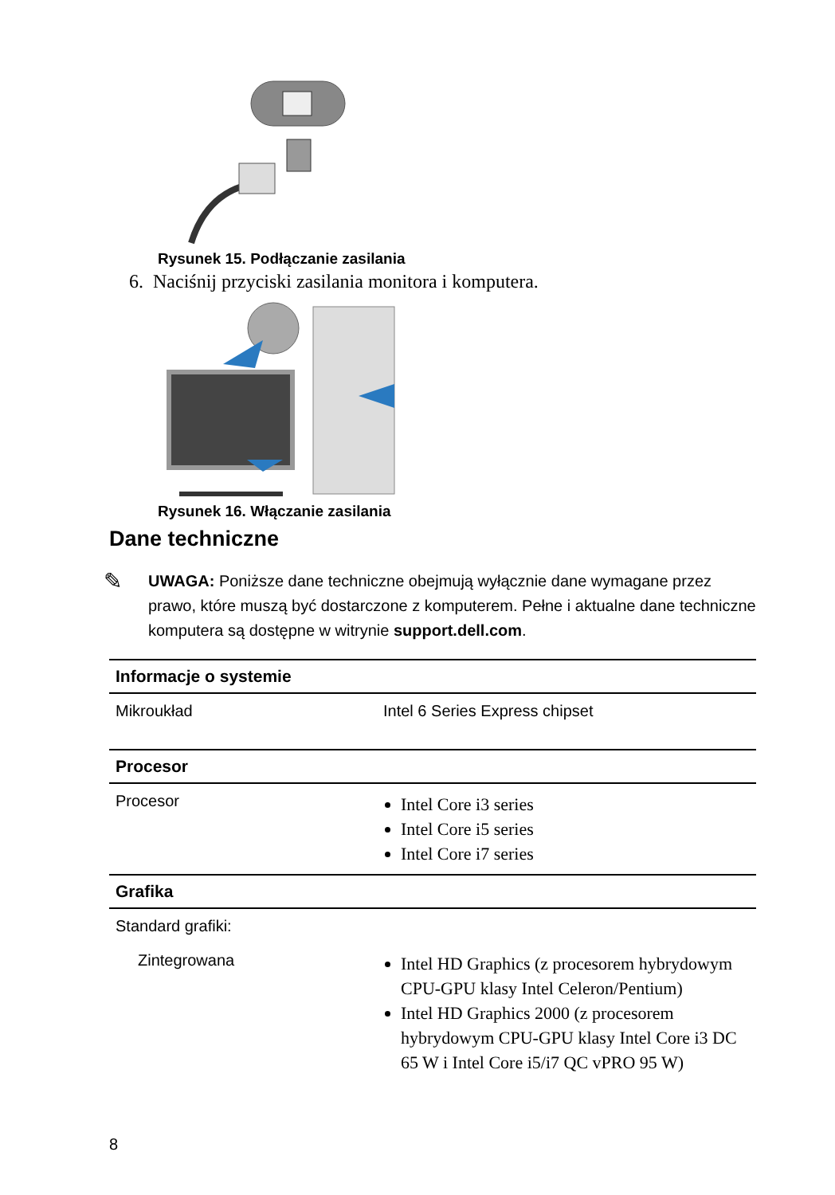Rysunek 15. Podłączanie zasilania
6. Naciśnij przyciski zasilania monitora i komputera.
Rysunek 16. Włączanie zasilania
Dane techniczne
✎
UWAGA: Poniższe dane techniczne obejmują wyłącznie dane wymagane przez prawo, które muszą być dostarczone z komputerem. Pełne i aktualne dane techniczne komputera są dostępne w witrynie support.dell.com.
| Informacje o systemie | |
| --- | --- |
| Mikroukład | Intel 6 Series Express chipset |
| Procesor | |
| Procesor | Intel Core i3 series Intel Core i5 series Intel Core i7 series |
| Grafika | |
| Standard grafiki: | |
| Zintegrowana | Intel HD Graphics (z procesorem hybrydowym CPU-GPU klasy Intel Celeron/Pentium) Intel HD Graphics 2000 (z procesorem hybrydowym CPU-GPU klasy Intel Core i3 DC 65 W i Intel Core i5/i7 QC vPRO 95 W) |
8